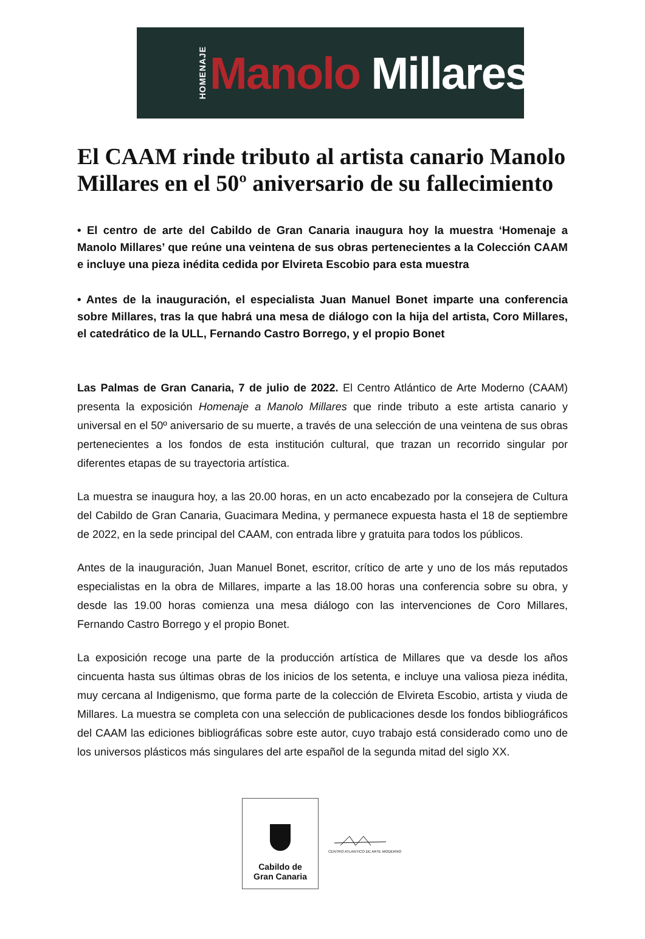HOMENAJE Manolo Millares
El CAAM rinde tributo al artista canario Manolo Millares en el 50º aniversario de su fallecimiento
• El centro de arte del Cabildo de Gran Canaria inaugura hoy la muestra ‘Homenaje a Manolo Millares’ que reúne una veintena de sus obras pertenecientes a la Colección CAAM e incluye una pieza inédita cedida por Elvireta Escobio para esta muestra
• Antes de la inauguración, el especialista Juan Manuel Bonet imparte una conferencia sobre Millares, tras la que habrá una mesa de diálogo con la hija del artista, Coro Millares, el catedrático de la ULL, Fernando Castro Borrego, y el propio Bonet
Las Palmas de Gran Canaria, 7 de julio de 2022. El Centro Atlántico de Arte Moderno (CAAM) presenta la exposición Homenaje a Manolo Millares que rinde tributo a este artista canario y universal en el 50º aniversario de su muerte, a través de una selección de una veintena de sus obras pertenecientes a los fondos de esta institución cultural, que trazan un recorrido singular por diferentes etapas de su trayectoria artística.
La muestra se inaugura hoy, a las 20.00 horas, en un acto encabezado por la consejera de Cultura del Cabildo de Gran Canaria, Guacimara Medina, y permanece expuesta hasta el 18 de septiembre de 2022, en la sede principal del CAAM, con entrada libre y gratuita para todos los públicos.
Antes de la inauguración, Juan Manuel Bonet, escritor, crítico de arte y uno de los más reputados especialistas en la obra de Millares, imparte a las 18.00 horas una conferencia sobre su obra, y desde las 19.00 horas comienza una mesa diálogo con las intervenciones de Coro Millares, Fernando Castro Borrego y el propio Bonet.
La exposición recoge una parte de la producción artística de Millares que va desde los años cincuenta hasta sus últimas obras de los inicios de los setenta, e incluye una valiosa pieza inédita, muy cercana al Indigenismo, que forma parte de la colección de Elvireta Escobio, artista y viuda de Millares. La muestra se completa con una selección de publicaciones desde los fondos bibliográficos del CAAM las ediciones bibliográficas sobre este autor, cuyo trabajo está considerado como uno de los universos plásticos más singulares del arte español de la segunda mitad del siglo XX.
Cabildo de
Gran Canaria
CENTRO ATLANTICO DE ARTE MODERNO